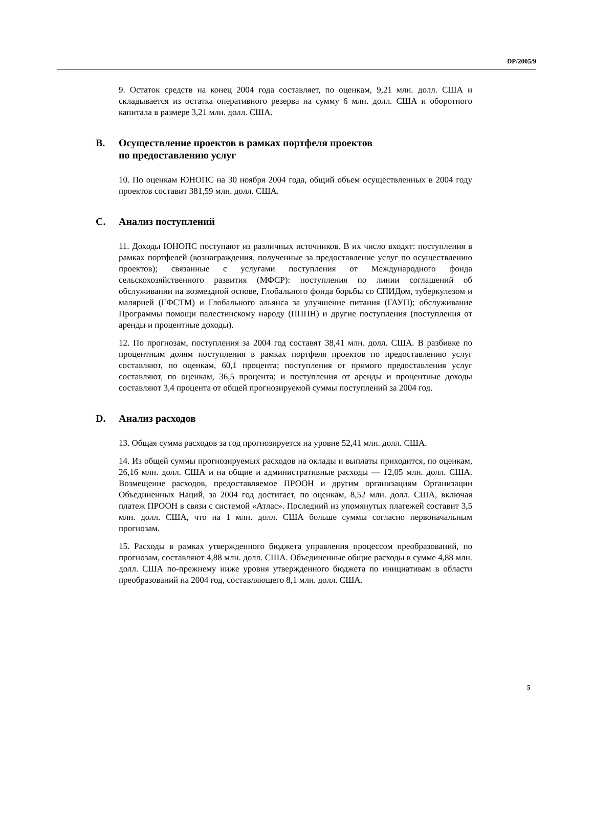DP/2005/9
9. Остаток средств на конец 2004 года составляет, по оценкам, 9,21 млн. долл. США и складывается из остатка оперативного резерва на сумму 6 млн. долл. США и оборотного капитала в размере 3,21 млн. долл. США.
B. Осуществление проектов в рамках портфеля проектов
по предоставлению услуг
10. По оценкам ЮНОПС на 30 ноября 2004 года, общий объем осуществленных в 2004 году проектов составит 381,59 млн. долл. США.
C. Анализ поступлений
11. Доходы ЮНОПС поступают из различных источников. В их число входят: поступления в рамках портфелей (вознаграждения, полученные за предоставление услуг по осуществлению проектов); связанные с услугами поступления от Международного фонда сельскохозяйственного развития (МФСР): поступления по линии соглашений об обслуживании на возмездной основе, Глобального фонда борьбы со СПИДом, туберкулезом и малярией (ГФСТМ) и Глобального альянса за улучшение питания (ГАУП); обслуживание Программы помощи палестинскому народу (ПППН) и другие поступления (поступления от аренды и процентные доходы).
12. По прогнозам, поступления за 2004 год составят 38,41 млн. долл. США. В разбивке по процентным долям поступления в рамках портфеля проектов по предоставлению услуг составляют, по оценкам, 60,1 процента; поступления от прямого предоставления услуг составляют, по оценкам, 36,5 процента; и поступления от аренды и процентные доходы составляют 3,4 процента от общей прогнозируемой суммы поступлений за 2004 год.
D. Анализ расходов
13. Общая сумма расходов за год прогнозируется на уровне 52,41 млн. долл. США.
14. Из общей суммы прогнозируемых расходов на оклады и выплаты приходится, по оценкам, 26,16 млн. долл. США и на общие и административные расходы — 12,05 млн. долл. США. Возмещение расходов, предоставляемое ПРООН и другим организациям Организации Объединенных Наций, за 2004 год достигает, по оценкам, 8,52 млн. долл. США, включая платеж ПРООН в связи с системой «Атлас». Последний из упомянутых платежей составит 3,5 млн. долл. США, что на 1 млн. долл. США больше суммы согласно первоначальным прогнозам.
15. Расходы в рамках утвержденного бюджета управления процессом преобразований, по прогнозам, составляют 4,88 млн. долл. США. Объединенные общие расходы в сумме 4,88 млн. долл. США по-прежнему ниже уровня утвержденного бюджета по инициативам в области преобразований на 2004 год, составляющего 8,1 млн. долл. США.
5